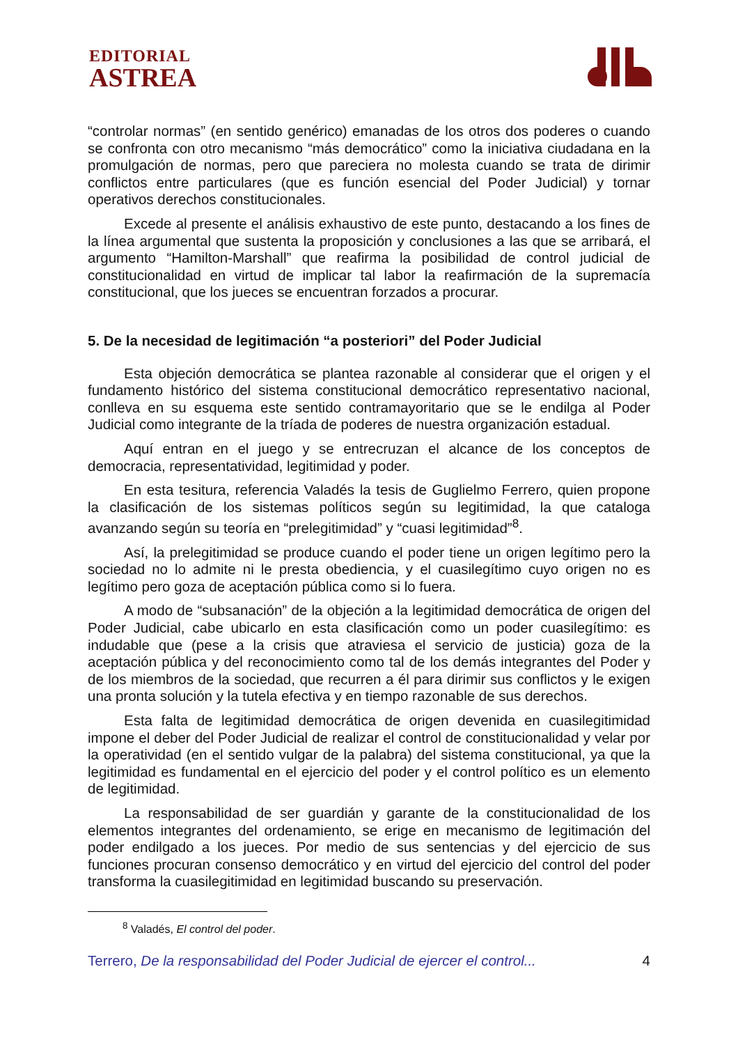EDITORIAL
ASTREA
“controlar normas” (en sentido genérico) emanadas de los otros dos poderes o cuando se confronta con otro mecanismo “más democrático” como la iniciativa ciudadana en la promulgación de normas, pero que pareciera no molesta cuando se trata de dirimir conflictos entre particulares (que es función esencial del Poder Judicial) y tornar operativos derechos constitucionales.
Excede al presente el análisis exhaustivo de este punto, destacando a los fines de la línea argumental que sustenta la proposición y conclusiones a las que se arribará, el argumento “Hamilton-Marshall” que reafirma la posibilidad de control judicial de constitucionalidad en virtud de implicar tal labor la reafirmación de la supremacía constitucional, que los jueces se encuentran forzados a procurar.
5. De la necesidad de legitimación “a posteriori” del Poder Judicial
Esta objeción democrática se plantea razonable al considerar que el origen y el fundamento histórico del sistema constitucional democrático representativo nacional, conlleva en su esquema este sentido contramayoritario que se le endilga al Poder Judicial como integrante de la tríada de poderes de nuestra organización estadual.
Aquí entran en el juego y se entrecruzan el alcance de los conceptos de democracia, representatividad, legitimidad y poder.
En esta tesitura, referencia Valadés la tesis de Guglielmo Ferrero, quien propone la clasificación de los sistemas políticos según su legitimidad, la que cataloga avanzando según su teoría en “prelegitimidad” y “cuasi legitimidad”<sup>8</sup>.
Así, la prelegitimidad se produce cuando el poder tiene un origen legítimo pero la sociedad no lo admite ni le presta obediencia, y el cuasilegítimo cuyo origen no es legítimo pero goza de aceptación pública como si lo fuera.
A modo de “subsanación” de la objeción a la legitimidad democrática de origen del Poder Judicial, cabe ubicarlo en esta clasificación como un poder cuasilegítimo: es indudable que (pese a la crisis que atraviesa el servicio de justicia) goza de la aceptación pública y del reconocimiento como tal de los demás integrantes del Poder y de los miembros de la sociedad, que recurren a él para dirimir sus conflictos y le exigen una pronta solución y la tutela efectiva y en tiempo razonable de sus derechos.
Esta falta de legitimidad democrática de origen devenida en cuasilegitimidad impone el deber del Poder Judicial de realizar el control de constitucionalidad y velar por la operatividad (en el sentido vulgar de la palabra) del sistema constitucional, ya que la legitimidad es fundamental en el ejercicio del poder y el control político es un elemento de legitimidad.
La responsabilidad de ser guardián y garante de la constitucionalidad de los elementos integrantes del ordenamiento, se erige en mecanismo de legitimación del poder endilgado a los jueces. Por medio de sus sentencias y del ejercicio de sus funciones procuran consenso democrático y en virtud del ejercicio del control del poder transforma la cuasilegitimidad en legitimidad buscando su preservación.
<sup>8</sup> Valadés, El control del poder.
Terrero, De la responsabilidad del Poder Judicial de ejercer el control... 4